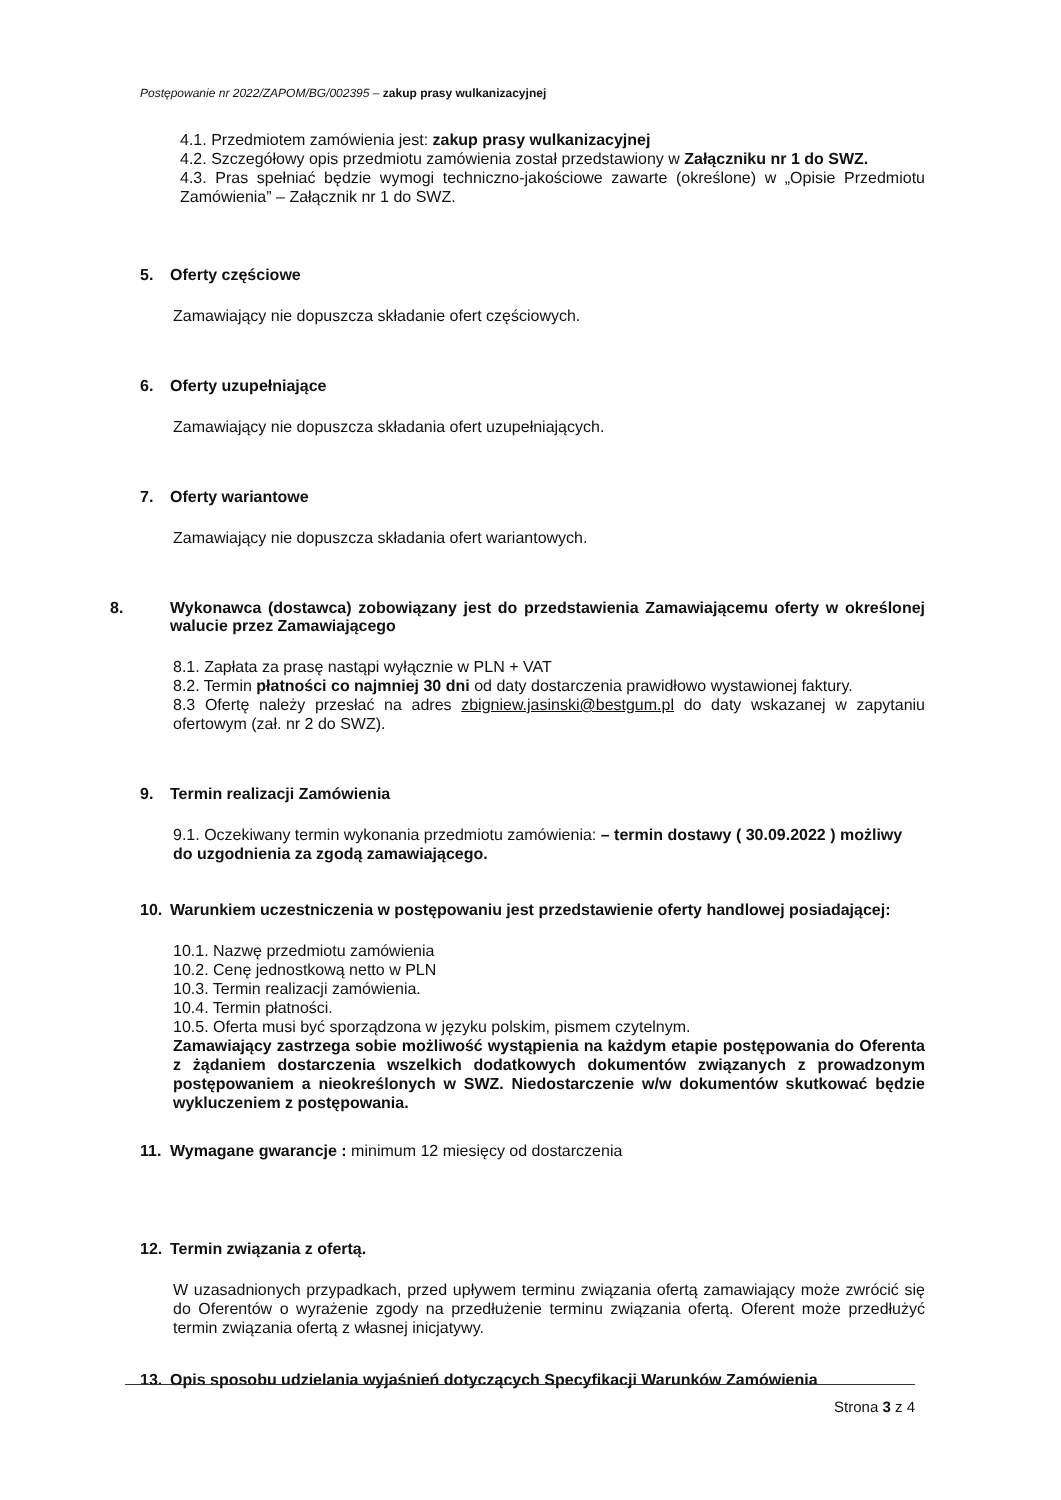Postępowanie nr 2022/ZAPOM/BG/002395 – zakup prasy wulkanizacyjnej
4.1. Przedmiotem zamówienia jest: zakup prasy wulkanizacyjnej
4.2. Szczegółowy opis przedmiotu zamówienia został przedstawiony w Załączniku nr 1 do SWZ.
4.3. Pras spełniać będzie wymogi techniczno-jakościowe zawarte (określone) w „Opisie Przedmiotu Zamówienia” – Załącznik nr 1 do SWZ.
5. Oferty częściowe
Zamawiający nie dopuszcza składanie ofert częściowych.
6. Oferty uzupełniające
Zamawiający nie dopuszcza składania ofert uzupełniających.
7. Oferty wariantowe
Zamawiający nie dopuszcza składania ofert wariantowych.
8. Wykonawca (dostawca) zobowiązany jest do przedstawienia Zamawiającemu oferty w określonej walucie przez Zamawiającego
8.1. Zapłata za prasę nastąpi wyłącznie w PLN + VAT
8.2. Termin płatności co najmniej 30 dni od daty dostarczenia prawidłowo wystawionej faktury.
8.3 Ofertę należy przesłać na adres zbigniew.jasinski@bestgum.pl do daty wskazanej w zapytaniu ofertowym (zał. nr 2 do SWZ).
9. Termin realizacji Zamówienia
9.1. Oczekiwany termin wykonania przedmiotu zamówienia: – termin dostawy ( 30.09.2022 ) możliwy do uzgodnienia za zgodą zamawiającego.
10. Warunkiem uczestniczenia w postępowaniu jest przedstawienie oferty handlowej posiadającej:
10.1. Nazwę przedmiotu zamówienia
10.2. Cenę jednostkową netto w PLN
10.3. Termin realizacji zamówienia.
10.4. Termin płatności.
10.5. Oferta musi być sporządzona w języku polskim, pismem czytelnym.
Zamawiający zastrzega sobie możliwość wystąpienia na każdym etapie postępowania do Oferenta z żądaniem dostarczenia wszelkich dodatkowych dokumentów związanych z prowadzonym postępowaniem a nieokreślonych w SWZ. Niedostarczenie w/w dokumentów skutkować będzie wykluczeniem z postępowania.
11. Wymagane gwarancje : minimum 12 miesięcy od dostarczenia
12. Termin związania z ofertą.
W uzasadnionych przypadkach, przed upływem terminu związania ofertą zamawiający może zwrócić się do Oferentów o wyrażenie zgody na przedłużenie terminu związania ofertą. Oferent może przedłużyć termin związania ofertą z własnej inicjatywy.
13. Opis sposobu udzielania wyjaśnień dotyczących Specyfikacji Warunków Zamówienia
Strona 3 z 4